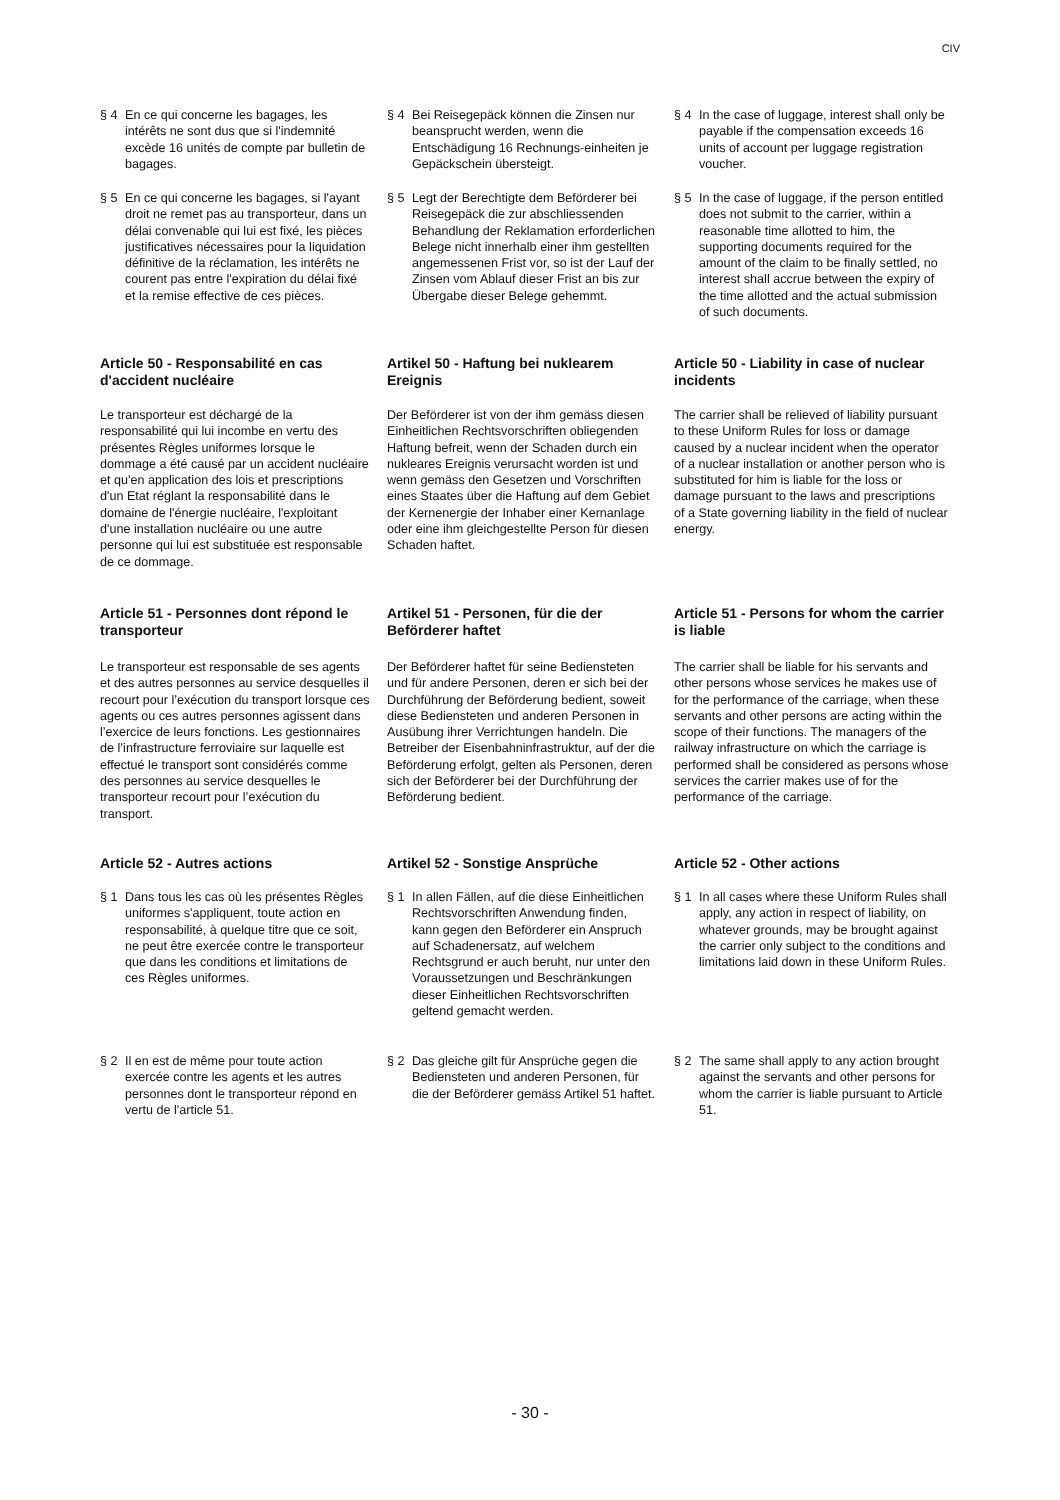CIV
§ 4 En ce qui concerne les bagages, les intérêts ne sont dus que si l'indemnité excède 16 unités de compte par bulletin de bagages.
§ 4 Bei Reisegepäck können die Zinsen nur beansprucht werden, wenn die Entschädigung 16 Rechnungs-einheiten je Gepäckschein übersteigt.
§ 4 In the case of luggage, interest shall only be payable if the compensation exceeds 16 units of account per luggage registration voucher.
§ 5 En ce qui concerne les bagages, si l'ayant droit ne remet pas au transporteur, dans un délai convenable qui lui est fixé, les pièces justificatives nécessaires pour la liquidation définitive de la réclamation, les intérêts ne courent pas entre l'expiration du délai fixé et la remise effective de ces pièces.
§ 5 Legt der Berechtigte dem Beförderer bei Reisegepäck die zur abschliessenden Behandlung der Reklamation erforderlichen Belege nicht innerhalb einer ihm gestellten angemessenen Frist vor, so ist der Lauf der Zinsen vom Ablauf dieser Frist an bis zur Übergabe dieser Belege gehemmt.
§ 5 In the case of luggage, if the person entitled does not submit to the carrier, within a reasonable time allotted to him, the supporting documents required for the amount of the claim to be finally settled, no interest shall accrue between the expiry of the time allotted and the actual submission of such documents.
Article 50 - Responsabilité en cas d'accident nucléaire
Artikel 50 - Haftung bei nuklearem Ereignis
Article 50 - Liability in case of nuclear incidents
Le transporteur est déchargé de la responsabilité qui lui incombe en vertu des présentes Règles uniformes lorsque le dommage a été causé par un accident nucléaire et qu'en application des lois et prescriptions d'un Etat réglant la responsabilité dans le domaine de l'énergie nucléaire, l'exploitant d'une installation nucléaire ou une autre personne qui lui est substituée est responsable de ce dommage.
Der Beförderer ist von der ihm gemäss diesen Einheitlichen Rechtsvorschriften obliegenden Haftung befreit, wenn der Schaden durch ein nukleares Ereignis verursacht worden ist und wenn gemäss den Gesetzen und Vorschriften eines Staates über die Haftung auf dem Gebiet der Kernenergie der Inhaber einer Kernanlage oder eine ihm gleichgestellte Person für diesen Schaden haftet.
The carrier shall be relieved of liability pursuant to these Uniform Rules for loss or damage caused by a nuclear incident when the operator of a nuclear installation or another person who is substituted for him is liable for the loss or damage pursuant to the laws and prescriptions of a State governing liability in the field of nuclear energy.
Article 51 - Personnes dont répond le transporteur
Artikel 51 - Personen, für die der Beförderer haftet
Article 51 - Persons for whom the carrier is liable
Le transporteur est responsable de ses agents et des autres personnes au service desquelles il recourt pour l’exécution du transport lorsque ces agents ou ces autres personnes agissent dans l’exercice de leurs fonctions. Les gestionnaires de l’infrastructure ferroviaire sur laquelle est effectué le transport sont considérés comme des personnes au service desquelles le transporteur recourt pour l’exécution du transport.
Der Beförderer haftet für seine Bediensteten und für andere Personen, deren er sich bei der Durchführung der Beförderung bedient, soweit diese Bediensteten und anderen Personen in Ausübung ihrer Verrichtungen handeln. Die Betreiber der Eisenbahninfrastruktur, auf der die Beförderung erfolgt, gelten als Personen, deren sich der Beförderer bei der Durchführung der Beförderung bedient.
The carrier shall be liable for his servants and other persons whose services he makes use of for the performance of the carriage, when these servants and other persons are acting within the scope of their functions. The managers of the railway infrastructure on which the carriage is performed shall be considered as persons whose services the carrier makes use of for the performance of the carriage.
Article 52 - Autres actions
Artikel 52 - Sonstige Ansprüche
Article 52 - Other actions
§ 1 Dans tous les cas où les présentes Règles uniformes s'appliquent, toute action en responsabilité, à quelque titre que ce soit, ne peut être exercée contre le transporteur que dans les conditions et limitations de ces Règles uniformes.
§ 1 In allen Fällen, auf die diese Einheitlichen Rechtsvorschriften Anwendung finden, kann gegen den Beförderer ein Anspruch auf Schadenersatz, auf welchem Rechtsgrund er auch beruht, nur unter den Voraussetzungen und Beschränkungen dieser Einheitlichen Rechtsvorschriften geltend gemacht werden.
§ 1 In all cases where these Uniform Rules shall apply, any action in respect of liability, on whatever grounds, may be brought against the carrier only subject to the conditions and limitations laid down in these Uniform Rules.
§ 2 Il en est de même pour toute action exercée contre les agents et les autres personnes dont le transporteur répond en vertu de l'article 51.
§ 2 Das gleiche gilt für Ansprüche gegen die Bediensteten und anderen Personen, für die der Beförderer gemäss Artikel 51 haftet.
§ 2 The same shall apply to any action brought against the servants and other persons for whom the carrier is liable pursuant to Article 51.
- 30 -